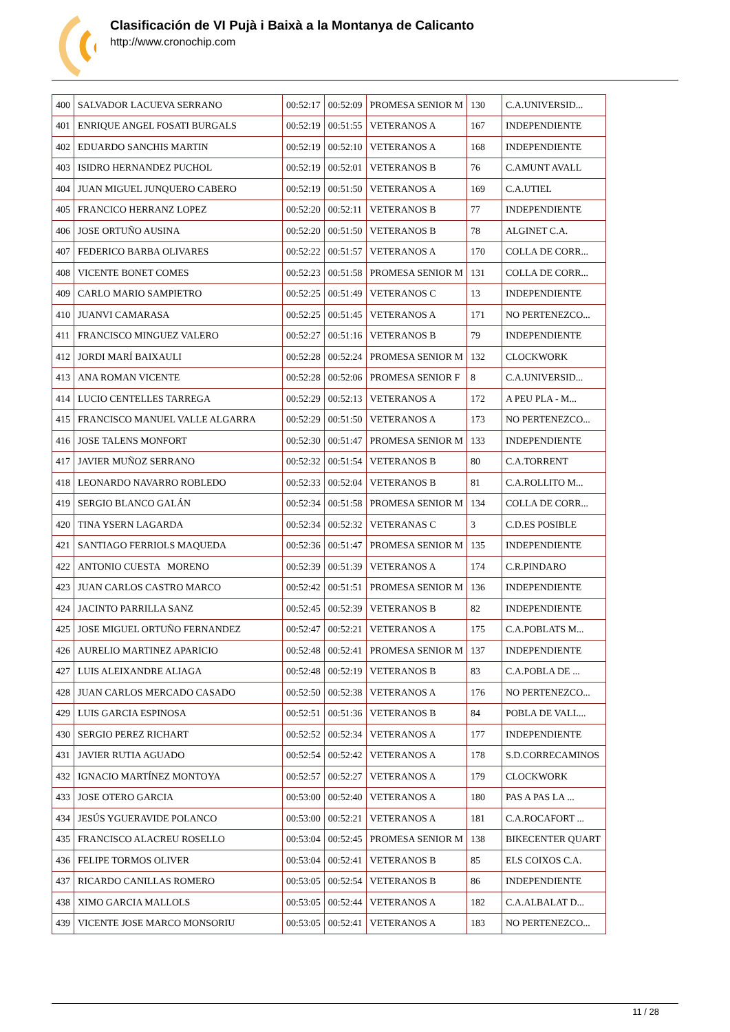Clasificación de VI Pujà i Baixà a la Montanya de Calicanto
http://www.cronochip.com
| 400 | SALVADOR LACUEVA SERRANO | 00:52:17 | 00:52:09 | PROMESA SENIOR M | 130 | C.A.UNIVERSID... |
| 401 | ENRIQUE ANGEL FOSATI BURGALS | 00:52:19 | 00:51:55 | VETERANOS A | 167 | INDEPENDIENTE |
| 402 | EDUARDO SANCHIS MARTIN | 00:52:19 | 00:52:10 | VETERANOS A | 168 | INDEPENDIENTE |
| 403 | ISIDRO HERNANDEZ PUCHOL | 00:52:19 | 00:52:01 | VETERANOS B | 76 | C.AMUNT AVALL |
| 404 | JUAN MIGUEL JUNQUERO CABERO | 00:52:19 | 00:51:50 | VETERANOS A | 169 | C.A.UTIEL |
| 405 | FRANCICO HERRANZ LOPEZ | 00:52:20 | 00:52:11 | VETERANOS B | 77 | INDEPENDIENTE |
| 406 | JOSE ORTUÑO AUSINA | 00:52:20 | 00:51:50 | VETERANOS B | 78 | ALGINET C.A. |
| 407 | FEDERICO BARBA OLIVARES | 00:52:22 | 00:51:57 | VETERANOS A | 170 | COLLA DE CORR... |
| 408 | VICENTE BONET COMES | 00:52:23 | 00:51:58 | PROMESA SENIOR M | 131 | COLLA DE CORR... |
| 409 | CARLO MARIO SAMPIETRO | 00:52:25 | 00:51:49 | VETERANOS C | 13 | INDEPENDIENTE |
| 410 | JUANVI CAMARASA | 00:52:25 | 00:51:45 | VETERANOS A | 171 | NO PERTENEZCO... |
| 411 | FRANCISCO MINGUEZ VALERO | 00:52:27 | 00:51:16 | VETERANOS B | 79 | INDEPENDIENTE |
| 412 | JORDI MARÍ BAIXAULI | 00:52:28 | 00:52:24 | PROMESA SENIOR M | 132 | CLOCKWORK |
| 413 | ANA ROMAN VICENTE | 00:52:28 | 00:52:06 | PROMESA SENIOR F | 8 | C.A.UNIVERSID... |
| 414 | LUCIO CENTELLES TARREGA | 00:52:29 | 00:52:13 | VETERANOS A | 172 | A PEU PLA - M... |
| 415 | FRANCISCO MANUEL VALLE ALGARRA | 00:52:29 | 00:51:50 | VETERANOS A | 173 | NO PERTENEZCO... |
| 416 | JOSE TALENS MONFORT | 00:52:30 | 00:51:47 | PROMESA SENIOR M | 133 | INDEPENDIENTE |
| 417 | JAVIER MUÑOZ SERRANO | 00:52:32 | 00:51:54 | VETERANOS B | 80 | C.A.TORRENT |
| 418 | LEONARDO NAVARRO ROBLEDO | 00:52:33 | 00:52:04 | VETERANOS B | 81 | C.A.ROLLITO M... |
| 419 | SERGIO BLANCO GALÁN | 00:52:34 | 00:51:58 | PROMESA SENIOR M | 134 | COLLA DE CORR... |
| 420 | TINA YSERN LAGARDA | 00:52:34 | 00:52:32 | VETERANAS C | 3 | C.D.ES POSIBLE |
| 421 | SANTIAGO FERRIOLS MAQUEDA | 00:52:36 | 00:51:47 | PROMESA SENIOR M | 135 | INDEPENDIENTE |
| 422 | ANTONIO CUESTA MORENO | 00:52:39 | 00:51:39 | VETERANOS A | 174 | C.R.PINDARO |
| 423 | JUAN CARLOS CASTRO MARCO | 00:52:42 | 00:51:51 | PROMESA SENIOR M | 136 | INDEPENDIENTE |
| 424 | JACINTO PARRILLA SANZ | 00:52:45 | 00:52:39 | VETERANOS B | 82 | INDEPENDIENTE |
| 425 | JOSE MIGUEL ORTUÑO FERNANDEZ | 00:52:47 | 00:52:21 | VETERANOS A | 175 | C.A.POBLATS M... |
| 426 | AURELIO MARTINEZ APARICIO | 00:52:48 | 00:52:41 | PROMESA SENIOR M | 137 | INDEPENDIENTE |
| 427 | LUIS ALEIXANDRE ALIAGA | 00:52:48 | 00:52:19 | VETERANOS B | 83 | C.A.POBLA DE ... |
| 428 | JUAN CARLOS MERCADO CASADO | 00:52:50 | 00:52:38 | VETERANOS A | 176 | NO PERTENEZCO... |
| 429 | LUIS GARCIA ESPINOSA | 00:52:51 | 00:51:36 | VETERANOS B | 84 | POBLA DE VALL... |
| 430 | SERGIO PEREZ RICHART | 00:52:52 | 00:52:34 | VETERANOS A | 177 | INDEPENDIENTE |
| 431 | JAVIER RUTIA AGUADO | 00:52:54 | 00:52:42 | VETERANOS A | 178 | S.D.CORRECAMINOS |
| 432 | IGNACIO MARTÍNEZ MONTOYA | 00:52:57 | 00:52:27 | VETERANOS A | 179 | CLOCKWORK |
| 433 | JOSE OTERO GARCIA | 00:53:00 | 00:52:40 | VETERANOS A | 180 | PAS A PAS LA ... |
| 434 | JESÚS YGUERAVIDE POLANCO | 00:53:00 | 00:52:21 | VETERANOS A | 181 | C.A.ROCAFORT ... |
| 435 | FRANCISCO ALACREU ROSELLO | 00:53:04 | 00:52:45 | PROMESA SENIOR M | 138 | BIKECENTER QUART |
| 436 | FELIPE TORMOS OLIVER | 00:53:04 | 00:52:41 | VETERANOS B | 85 | ELS COIXOS C.A. |
| 437 | RICARDO CANILLAS ROMERO | 00:53:05 | 00:52:54 | VETERANOS B | 86 | INDEPENDIENTE |
| 438 | XIMO GARCIA MALLOLS | 00:53:05 | 00:52:44 | VETERANOS A | 182 | C.A.ALBALAT D... |
| 439 | VICENTE JOSE MARCO MONSORIU | 00:53:05 | 00:52:41 | VETERANOS A | 183 | NO PERTENEZCO... |
11 / 28